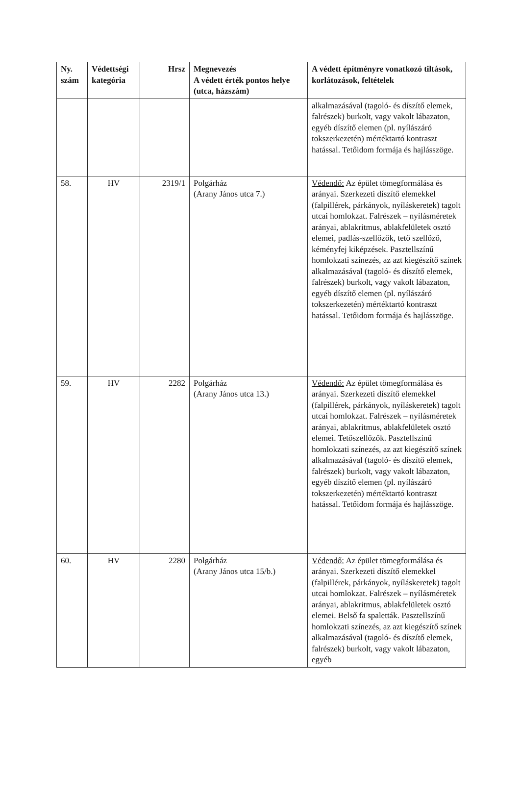| Ny. szám | Védettségi kategória | Hrsz | Megnevezés A védett érték pontos helye (utca, házszám) | A védett építményre vonatkozó tiltások, korlátozások, feltételek |
| --- | --- | --- | --- | --- |
| | | | | alkalmazásával (tagoló- és díszítő elemek, falrészek) burkolt, vagy vakolt lábazaton, egyéb díszítő elemen (pl. nyílászáró tokszerkezetén) mértéktartó kontraszt hatással. Tetőidom formája és hajlásszöge. |
| 58. | HV | 2319/1 | Polgárház (Arany János utca 7.) | Védendő: Az épület tömegformálása és arányai. Szerkezeti díszítő elemekkel (falpillérek, párkányok, nyíláskeretek) tagolt utcai homlokzat. Falrészek – nyílásméretek arányai, ablakritmus, ablakfelületek osztó elemei, padlás-szellőzők, tető szellőző, kéményfej kiképzések. Pasztellszínű homlokzati színezés, az azt kiegészítő színek alkalmazásával (tagoló- és díszítő elemek, falrészek) burkolt, vagy vakolt lábazaton, egyéb díszítő elemen (pl. nyílászáró tokszerkezetén) mértéktartó kontraszt hatással. Tetőidom formája és hajlásszöge. |
| 59. | HV | 2282 | Polgárház (Arany János utca 13.) | Védendő: Az épület tömegformálása és arányai. Szerkezeti díszítő elemekkel (falpillérek, párkányok, nyíláskeretek) tagolt utcai homlokzat. Falrészek – nyílásméretek arányai, ablakritmus, ablakfelületek osztó elemei. Tetőszellőzők. Pasztellszínű homlokzati színezés, az azt kiegészítő színek alkalmazásával (tagoló- és díszítő elemek, falrészek) burkolt, vagy vakolt lábazaton, egyéb díszítő elemen (pl. nyílászáró tokszerkezetén) mértéktartó kontraszt hatással. Tetőidom formája és hajlásszöge. |
| 60. | HV | 2280 | Polgárház (Arany János utca 15/b.) | Védendő: Az épület tömegformálása és arányai. Szerkezeti díszítő elemekkel (falpillérek, párkányok, nyíláskeretek) tagolt utcai homlokzat. Falrészek – nyílásméretek arányai, ablakritmus, ablakfelületek osztó elemei. Belső fa spaletták. Pasztellszínű homlokzati színezés, az azt kiegészítő színek alkalmazásával (tagoló- és díszítő elemek, falrészek) burkolt, vagy vakolt lábazaton, egyéb |